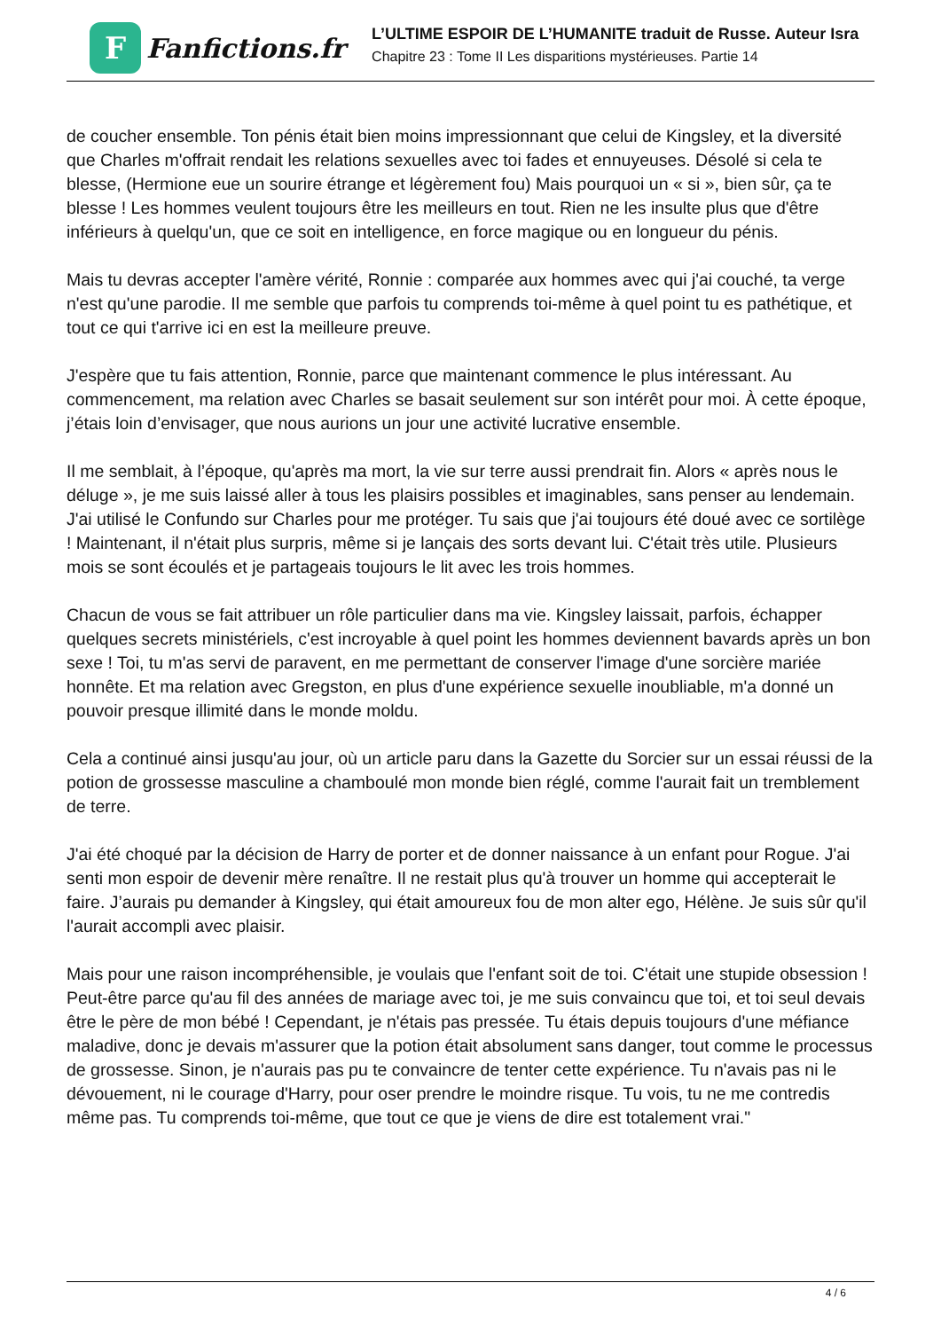F
Fanfictions.fr
L’ULTIME ESPOIR DE L’HUMANITE traduit de Russe. Auteur Isra
Chapitre 23 : Tome II Les disparitions mystérieuses. Partie 14
de coucher ensemble. Ton pénis était bien moins impressionnant que celui de Kingsley, et la diversité que Charles m'offrait rendait les relations sexuelles avec toi fades et ennuyeuses. Désolé si cela te blesse, (Hermione eue un sourire étrange et légèrement fou) Mais pourquoi un « si », bien sûr, ça te blesse ! Les hommes veulent toujours être les meilleurs en tout. Rien ne les insulte plus que d'être inférieurs à quelqu'un, que ce soit en intelligence, en force magique ou en longueur du pénis.
Mais tu devras accepter l'amère vérité, Ronnie : comparée aux hommes avec qui j'ai couché, ta verge n'est qu'une parodie. Il me semble que parfois tu comprends toi-même à quel point tu es pathétique, et tout ce qui t'arrive ici en est la meilleure preuve.
J'espère que tu fais attention, Ronnie, parce que maintenant commence le plus intéressant. Au commencement, ma relation avec Charles se basait seulement sur son intérêt pour moi. À cette époque, j’étais loin d’envisager, que nous aurions un jour une activité lucrative ensemble.
Il me semblait, à l’époque, qu'après ma mort, la vie sur terre aussi prendrait fin. Alors « après nous le déluge », je me suis laissé aller à tous les plaisirs possibles et imaginables, sans penser au lendemain. J'ai utilisé le Confundo sur Charles pour me protéger. Tu sais que j'ai toujours été doué avec ce sortilège ! Maintenant, il n'était plus surpris, même si je lançais des sorts devant lui. C'était très utile. Plusieurs mois se sont écoulés et je partageais toujours le lit avec les trois hommes.
Chacun de vous se fait attribuer un rôle particulier dans ma vie. Kingsley laissait, parfois, échapper quelques secrets ministériels, c'est incroyable à quel point les hommes deviennent bavards après un bon sexe ! Toi, tu m'as servi de paravent, en me permettant de conserver l'image d'une sorcière mariée honnête. Et ma relation avec Gregston, en plus d'une expérience sexuelle inoubliable, m'a donné un pouvoir presque illimité dans le monde moldu.
Cela a continué ainsi jusqu'au jour, où un article paru dans la Gazette du Sorcier sur un essai réussi de la potion de grossesse masculine a chamboulé mon monde bien réglé, comme l'aurait fait un tremblement de terre.
J'ai été choqué par la décision de Harry de porter et de donner naissance à un enfant pour Rogue. J'ai senti mon espoir de devenir mère renaître. Il ne restait plus qu'à trouver un homme qui accepterait le faire. J’aurais pu demander à Kingsley, qui était amoureux fou de mon alter ego, Hélène. Je suis sûr qu'il l'aurait accompli avec plaisir.
Mais pour une raison incompréhensible, je voulais que l'enfant soit de toi. C'était une stupide obsession ! Peut-être parce qu'au fil des années de mariage avec toi, je me suis convaincu que toi, et toi seul devais être le père de mon bébé ! Cependant, je n'étais pas pressée. Tu étais depuis toujours d'une méfiance maladive, donc je devais m'assurer que la potion était absolument sans danger, tout comme le processus de grossesse. Sinon, je n'aurais pas pu te convaincre de tenter cette expérience. Tu n'avais pas ni le dévouement, ni le courage d'Harry, pour oser prendre le moindre risque. Tu vois, tu ne me contredis même pas. Tu comprends toi-même, que tout ce que je viens de dire est totalement vrai."
4 / 6